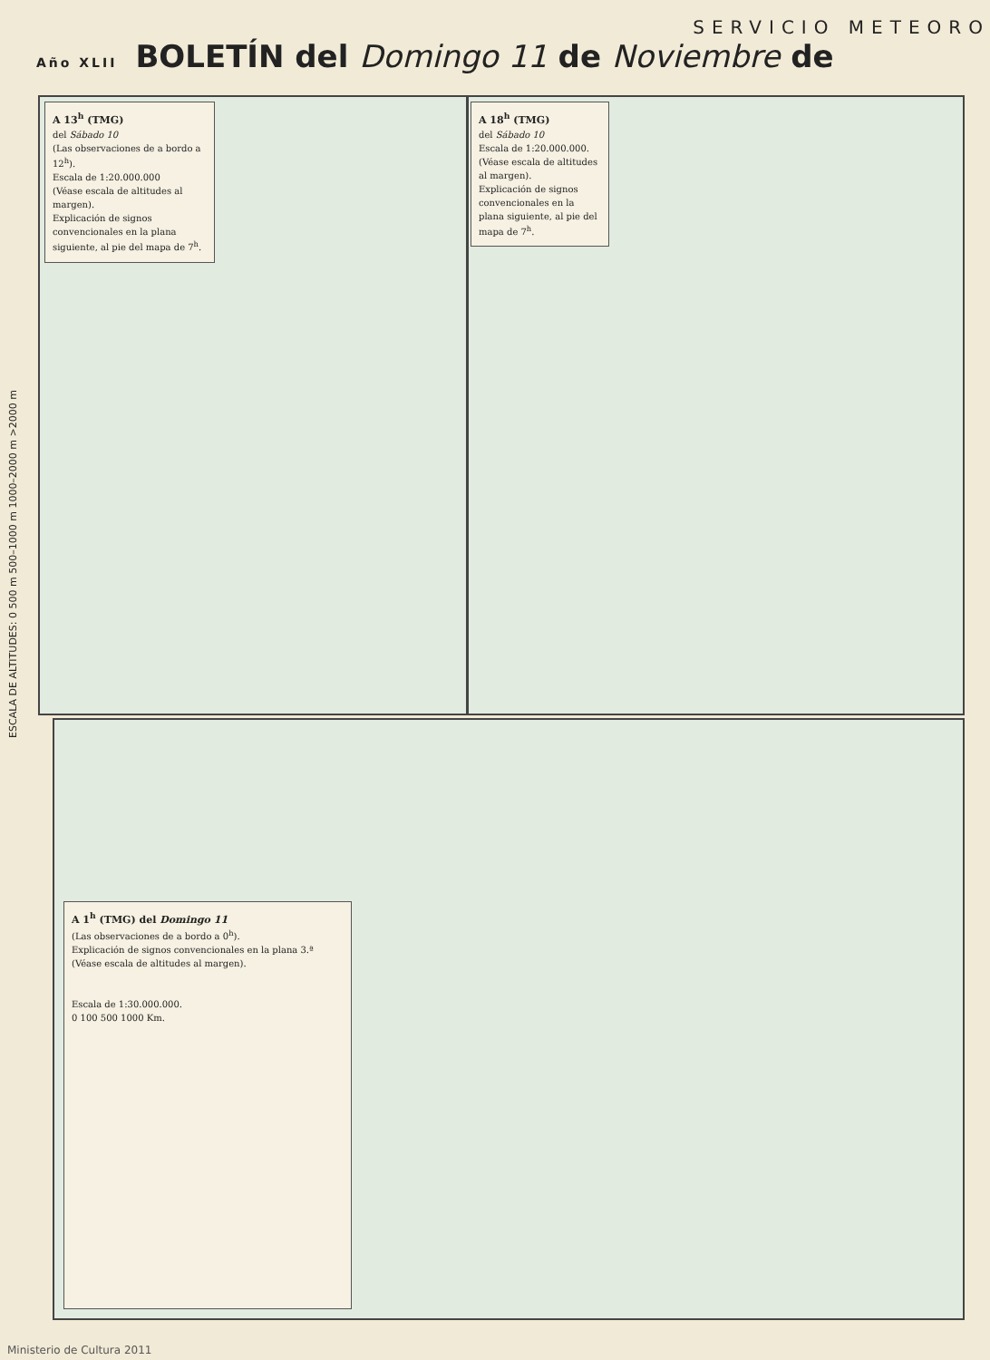SERVICIO METEORO
Año XLII BOLETÍN del Domingo 11 de Noviembre de
A 13<sup>h</sup> (TMG)
del Sábado 10
(Las observaciones de a bordo a 12<sup>h</sup>).
Escala de 1:20.000.000
(Véase escala de altitudes al margen).
Explicación de signos convencionales en la plana siguiente, al pie del mapa de 7<sup>h</sup>.
A 18<sup>h</sup> (TMG)
del Sábado 10
Escala de 1:20.000.000.
(Véase escala de altitudes al margen).
Explicación de signos convencionales en la plana siguiente, al pie del mapa de 7<sup>h</sup>.
A 1<sup>h</sup> (TMG) del Domingo 11
(Las observaciones de a bordo a 0<sup>h</sup>).
Explicación de signos convencionales en la plana 3.ª
(Véase escala de altitudes al margen).
Escala de 1:30.000.000.
0 100 500 1000 Km.
ESCALA DE ALTITUDES: 0 500 m 500–1000 m 1000–2000 m >2000 m
Ministerio de Cultura 2011